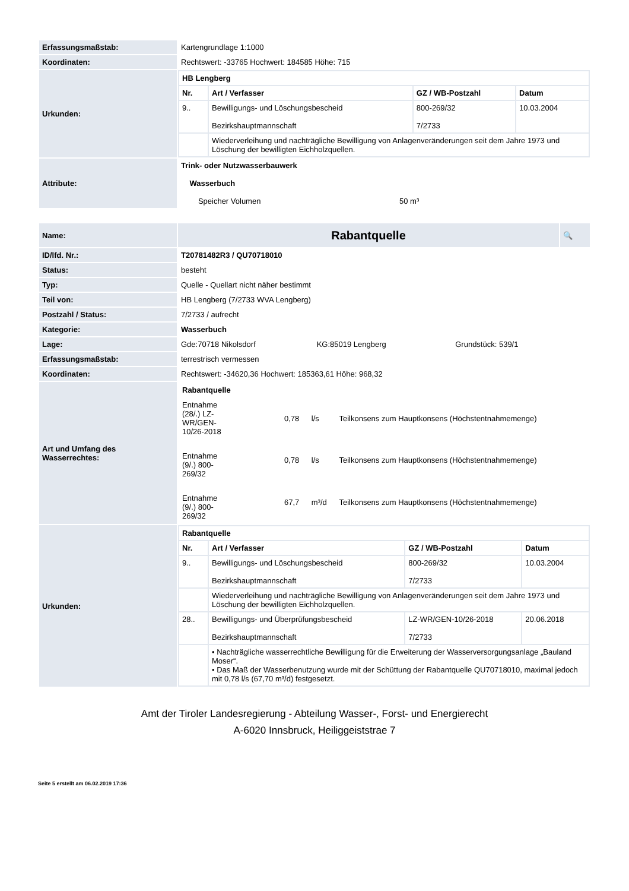| Erfassungsmaßstab: | Kartengrundlage 1:1000 |
| Koordinaten: | Rechtswert: -33765 Hochwert: 184585 Höhe: 715 |
| Urkunden: | / HB Lengberg / / / / / --- / --- / --- / --- / / Nr. / Art / Verfasser / GZ / WB-Postzahl / Datum / / 9.. / Bewilligungs- und Löschungsbescheid Bezirkshauptmannschaft / 800-269/32 7/2733 / 10.03.2004 / / / Wiederverleihung und nachträgliche Bewilligung von Anlagenveränderungen seit dem Jahre 1973 und Löschung der bewilligten Eichholzquellen. / / / |
| Attribute: | Trink- oder Nutzwasserbauwerk Wasserbuch Speicher Volumen 50 m³ |
| Name: | Rabantquelle | 🔍 |
| ID/lfd. Nr.: | T20781482R3 / QU70718010 | |
| Status: | besteht | |
| Typ: | Quelle - Quellart nicht näher bestimmt | |
| Teil von: | HB Lengberg (7/2733 WVA Lengberg) | |
| Postzahl / Status: | 7/2733 / aufrecht | |
| Kategorie: | Wasserbuch | |
| Lage: | Gde:70718 Nikolsdorf KG:85019 Lengberg Grundstück: 539/1 | |
| Erfassungsmaßstab: | terrestrisch vermessen | |
| Koordinaten: | Rechtswert: -34620,36 Hochwert: 185363,61 Höhe: 968,32 | |
| Art und Umfang des Wasserrechtes: | / Rabantquelle / / / / / Entnahme (28/.) LZ- WR/GEN- 10/26-2018 / 0,78 / l/s / Teilkonsens zum Hauptkonsens (Höchstentnahmemenge) / / Entnahme (9/.) 800- 269/32 / 0,78 / l/s / Teilkonsens zum Hauptkonsens (Höchstentnahmemenge) / / Entnahme (9/.) 800- 269/32 / 67,7 / m³/d / Teilkonsens zum Hauptkonsens (Höchstentnahmemenge) / | |
| Urkunden: | / Rabantquelle / / / / / --- / --- / --- / --- / / Nr. / Art / Verfasser / GZ / WB-Postzahl / Datum / / 9.. / Bewilligungs- und Löschungsbescheid Bezirkshauptmannschaft / 800-269/32 7/2733 / 10.03.2004 / / / Wiederverleihung und nachträgliche Bewilligung von Anlagenveränderungen seit dem Jahre 1973 und Löschung der bewilligten Eichholzquellen. / / / / 28.. / Bewilligungs- und Überprüfungsbescheid Bezirkshauptmannschaft / LZ-WR/GEN-10/26-2018 7/2733 / 20.06.2018 / / / • Nachträgliche wasserrechtliche Bewilligung für die Erweiterung der Wasserversorgungsanlage „Bauland Moser“. • Das Maß der Wasserbenutzung wurde mit der Schüttung der Rabantquelle QU70718010, maximal jedoch mit 0,78 l/s (67,70 m³/d) festgesetzt. / / / | |
Amt der Tiroler Landesregierung - Abteilung Wasser-, Forst- und Energierecht
A-6020 Innsbruck, Heiliggeiststrae 7
Seite 5 erstellt am 06.02.2019 17:36